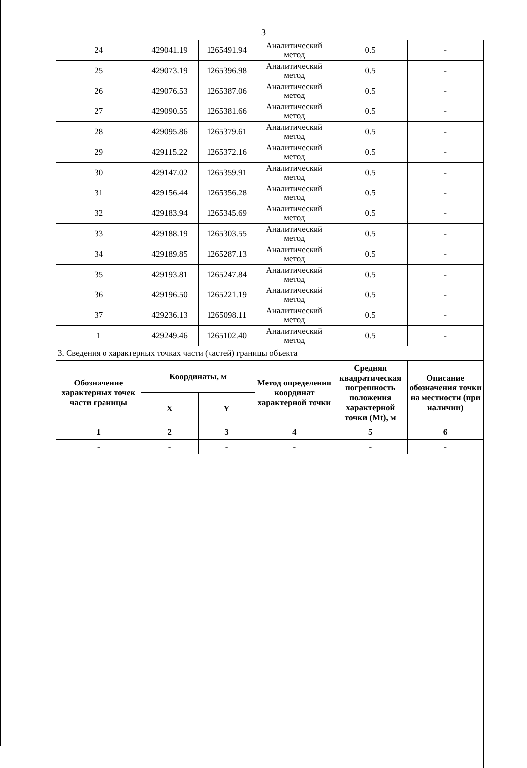3
| 24 | 429041.19 | 1265491.94 | Аналитический метод | 0.5 | - |
| 25 | 429073.19 | 1265396.98 | Аналитический метод | 0.5 | - |
| 26 | 429076.53 | 1265387.06 | Аналитический метод | 0.5 | - |
| 27 | 429090.55 | 1265381.66 | Аналитический метод | 0.5 | - |
| 28 | 429095.86 | 1265379.61 | Аналитический метод | 0.5 | - |
| 29 | 429115.22 | 1265372.16 | Аналитический метод | 0.5 | - |
| 30 | 429147.02 | 1265359.91 | Аналитический метод | 0.5 | - |
| 31 | 429156.44 | 1265356.28 | Аналитический метод | 0.5 | - |
| 32 | 429183.94 | 1265345.69 | Аналитический метод | 0.5 | - |
| 33 | 429188.19 | 1265303.55 | Аналитический метод | 0.5 | - |
| 34 | 429189.85 | 1265287.13 | Аналитический метод | 0.5 | - |
| 35 | 429193.81 | 1265247.84 | Аналитический метод | 0.5 | - |
| 36 | 429196.50 | 1265221.19 | Аналитический метод | 0.5 | - |
| 37 | 429236.13 | 1265098.11 | Аналитический метод | 0.5 | - |
| 1 | 429249.46 | 1265102.40 | Аналитический метод | 0.5 | - |
| 3. Сведения о характерных точках части (частей) границы объекта | | | | | |
| Обозначение характерных точек части границы | Координаты, м | | Метод определения координат характерной точки | Средняя квадратическая погрешность положения характерной точки (Mt), м | Описание обозначения точки на местности (при наличии) |
| | X | Y | | | |
| 1 | 2 | 3 | 4 | 5 | 6 |
| - | - | - | - | - | - |